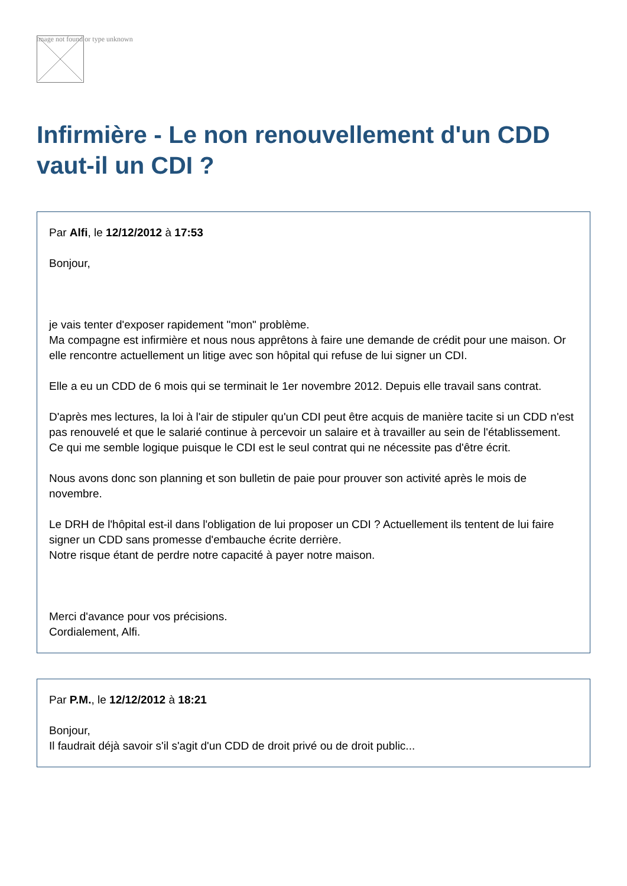Image not found or type unknown
Infirmière - Le non renouvellement d'un CDD vaut-il un CDI ?
Par Alfi, le 12/12/2012 à 17:53
Bonjour,
je vais tenter d'exposer rapidement "mon" problème.
Ma compagne est infirmière et nous nous apprêtons à faire une demande de crédit pour une maison. Or elle rencontre actuellement un litige avec son hôpital qui refuse de lui signer un CDI.
Elle a eu un CDD de 6 mois qui se terminait le 1er novembre 2012. Depuis elle travail sans contrat.
D'après mes lectures, la loi à l'air de stipuler qu'un CDI peut être acquis de manière tacite si un CDD n'est pas renouvelé et que le salarié continue à percevoir un salaire et à travailler au sein de l'établissement. Ce qui me semble logique puisque le CDI est le seul contrat qui ne nécessite pas d'être écrit.
Nous avons donc son planning et son bulletin de paie pour prouver son activité après le mois de novembre.
Le DRH de l'hôpital est-il dans l'obligation de lui proposer un CDI ? Actuellement ils tentent de lui faire signer un CDD sans promesse d'embauche écrite derrière.
Notre risque étant de perdre notre capacité à payer notre maison.
Merci d'avance pour vos précisions.
Cordialement, Alfi.
Par P.M., le 12/12/2012 à 18:21
Bonjour,
Il faudrait déjà savoir s'il s'agit d'un CDD de droit privé ou de droit public...